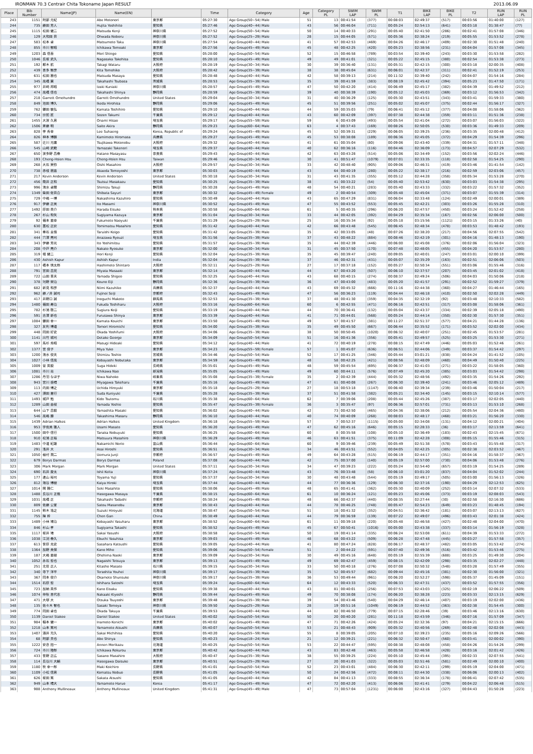IRONMAN 70.3 Centrair Chita Tokoname Japan RESULT 2013.06.09
| Place | Bib Number | Name(JP) | Name(EN) | | Time | Category | Age | Category PL | SWIM LAP | SWIM PL | T1 | BIKE LAP | BIKE PL | T2 | RUN LAP | RUN PL |
| --- | --- | --- | --- | --- | --- | --- | --- | --- | --- | --- | --- | --- | --- | --- | --- | --- |
| 243 | 1151 | 阿部 元紀 | Abe Motonori | 東京都 | 05:27:30 | Age Group(50~54) Male | 51 | 13 | 00:41:54 | (377) | 00:08:03 | 02:49:37 | (517) | 00:03:56 | 01:40:00 | (127) |
| 244 | 735 | 藤田 芳人 | Hujita Yoshihito | 愛知県 | 05:27:46 | Age Group(40~44) Male | 43 | 56 | 00:46:04 | (711) | 00:05:24 | 02:54:13 | (641) | 00:03:18 | 01:38:47 | (77) |
| 245 | 1115 | 松田 健二 | Matsuda Kenji | 神奈川県 | 05:27:52 | Age Group(50~54) Male | 50 | 14 | 00:40:33 | (291) | 00:05:40 | 02:41:50 | (286) | 00:02:41 | 01:57:08 | (346) |
| 246 | 129 | 大和田 昇 | Ohwada Noboru | 神奈川県 | 05:27:52 | Age Group(25~29) Male | 28 | 15 | 00:44:05 | (571) | 00:05:36 | 02:38:24 | (219) | 00:05:55 | 01:53:52 | (278) |
| 247 | 583 | 松本 卓 | Matsumoto Taku | 神奈川県 | 05:27:54 | Age Group(40~44) Male | 41 | 57 | 00:42:53 | (469) | 00:04:26 | 02:46:17 | (409) | 00:02:30 | 01:51:48 | (240) |
| 248 | 855 | 市川 智昭 | Ichikawa Tomoaki | 東京都 | 05:27:56 | Age Group(45~49) Male | 45 | 48 | 00:42:25 | (420) | 00:05:23 | 02:38:56 | (231) | 00:04:04 | 01:57:08 | (345) |
| 249 | 1203 | 森 信吾 | Mori Shingo | 愛知県 | 05:28:00 | Age Group(50~54) Male | 52 | 15 | 00:46:58 | (789) | 00:03:54 | 02:39:40 | (243) | 00:03:30 | 01:53:58 | (282) |
| 250 | 1046 | 長坂 武久 | Nagasaka Takehisa | 愛知県 | 05:28:10 | Age Group(45~49) Male | 49 | 49 | 00:41:01 | (321) | 00:05:22 | 02:45:15 | (380) | 00:02:54 | 01:53:38 | (273) |
| 251 | 192 | 都木 航 | Takagi Wataru | 大阪府 | 05:28:19 | Age Group(30~34) Male | 30 | 39 | 00:36:40 | (131) | 00:05:31 | 02:42:15 | (300) | 00:03:18 | 02:00:35 | (408) |
| 252 | 439 | 喜多 智彦 | Kita Tomohiko | 大阪府 | 05:28:42 | Age Group(35~39) Male | 38 | 38 | 00:45:04 | (631) | 00:06:01 | 02:42:37 | (311) | 00:02:41 | 01:52:19 | (253) |
| 253 | 631 | 松田 雅也 | Matsuda Masaya | 愛知県 | 05:28:48 | Age Group(40~44) Male | 42 | 58 | 00:39:13 | (214) | 00:11:32 | 02:39:40 | (242) | 00:04:07 | 01:54:16 | (284) |
| 254 | 345 | 高橋 翼 | Takahashi Tsubasa | 茨城県 | 05:28:53 | Age Group(35~39) Male | 35 | 39 | 00:41:59 | (383) | 00:08:19 | 02:45:42 | (394) | 00:05:23 | 01:47:50 | (171) |
| 255 | 977 | 井崎 邦昭 | Izaki Kuniaki | 神奈川県 | 05:28:57 | Age Group(45~49) Male | 47 | 50 | 00:42:20 | (414) | 00:06:49 | 02:45:17 | (382) | 00:04:39 | 01:49:52 | (212) |
| 256 | 474 | 高橋 信也 | Takahashi Shinya | 静岡県 | 05:28:59 | Age Group(35~39) Male | 39 | 40 | 00:38:39 | (190) | 00:05:12 | 02:45:03 | (369) | 00:03:12 | 01:56:53 | (342) |
| 257 | 218 | Garrett Omohundro | Garrett Omohundro | United States | 05:29:04 | Age Group(30~34) Male | 31 | 40 | 00:36:29 | (125) | 00:05:30 | 02:43:51 | (343) | 00:03:41 | 01:59:33 | (380) |
| 258 | 849 | 池田 博久 | Ikeda Hirohisa | 静岡県 | 05:29:06 | Age Group(45~49) Male | 45 | 51 | 00:39:56 | (251) | 00:05:02 | 02:45:07 | (375) | 00:02:44 | 01:56:17 | (327) |
| 259 | 762 | 鎌田 敏弘 | Kamata Toshihiro | 愛知県 | 05:29:10 | Age Group(40~44) Male | 44 | 59 | 00:35:03 | (79) | 00:06:41 | 02:45:12 | (377) | 00:04:08 | 01:58:06 | (362) |
| 260 | 734 | 宗前 匠 | Sozen Takumi | 千葉県 | 05:29:12 | Age Group(40~44) Male | 43 | 60 | 00:42:09 | (397) | 00:07:38 | 02:44:38 | (359) | 00:03:11 | 01:51:36 | (238) |
| 261 | 1455 | 大波 久男 | Onami Hisao | 埼玉県 | 05:29:17 | Age Group(55~59) Male | 59 | 6 | 00:43:09 | (493) | 00:05:54 | 02:41:04 | (272) | 00:03:07 | 01:56:03 | (322) |
| 262 | 1506 | 斉藤 明 | Saito Akira | 静岡県 | 05:29:23 | Age Group(60~64) Male | 63 | 4 | 00:37:43 | (169) | 00:08:26 | 02:50:05 | (530) | 00:03:36 | 01:49:33 | (209) |
| 263 | 828 | 李 秀幸 | Lee Suhaeng | Korea, Republic of | 05:29:24 | Age Group(45~49) Male | 45 | 52 | 00:39:31 | (229) | 00:06:05 | 02:39:25 | (236) | 00:03:35 | 02:00:48 | (412) |
| 264 | 826 | 神本 博勝 | Kamimoto Hiromasa | 兵庫県 | 05:29:27 | Age Group(45~49) Male | 45 | 53 | 00:38:08 | (189) | 00:06:36 | 02:45:05 | (372) | 00:04:29 | 01:54:39 | (296) |
| 265 | 587 | 辻川 元庸 | Tsujikawa Motonobu | 大阪府 | 05:29:32 | Age Group(40~44) Male | 41 | 61 | 00:35:04 | (80) | 00:09:06 | 02:43:40 | (339) | 00:04:31 | 01:57:11 | (348) |
| 266 | 545 | 山崎 武範 | Yamazaki Takenori | 埼玉県 | 05:29:37 | Age Group(40~44) Male | 40 | 62 | 00:36:16 | (116) | 00:04:46 | 02:36:09 | (173) | 00:04:57 | 02:07:29 | (532) |
| 267 | 650 | 波多野 昌泰 | Hatano Masayasu | 奈良県 | 05:29:43 | Age Group(40~44) Male | 42 | 63 | 00:43:28 | (514) | 00:05:06 | 02:34:49 | (152) | 00:03:56 | 02:02:24 | (446) |
| 268 | 193 | Cheng-Hsien Hsu | Cheng-Hsien Hsu | Taiwan | 05:29:46 | Age Group(30~34) Male | 30 | 41 | 00:51:47 | (1079) | 00:07:01 | 02:33:35 | (118) | 00:02:58 | 01:54:25 | (290) |
| 269 | 268 | 大石 賢弥 | Oishi Masahiro | 大阪府 | 05:29:57 | Age Group(30~34) Male | 33 | 42 | 00:48:40 | (905) | 00:09:06 | 02:46:31 | (419) | 00:03:46 | 01:41:54 | (142) |
| 270 | 738 | 赤枝 朋嘉 | Akaeda Tomoyoshi | 東京都 | 05:30:03 | Age Group(40~44) Male | 43 | 64 | 00:40:19 | (280) | 00:05:22 | 02:38:17 | (216) | 00:02:59 | 02:03:06 | (457) |
| 271 | 217 | Kevin Anderson | Kevin Anderson | United States | 05:30:18 | Age Group(30~34) Male | 31 | 43 | 00:41:35 | (355) | 00:05:12 | 02:44:28 | (358) | 00:05:34 | 01:53:28 | (270) |
| 272 | 456 | 筒井 正和 | Tsutsui Masakazu | 愛知県 | 05:30:25 | Age Group(35~39) Male | 38 | 41 | 00:33:22 | (54) | 00:05:40 | 02:53:42 | (630) | 00:03:03 | 01:54:38 | (295) |
| 273 | 996 | 清水 卓爾 | Shimizu Takuji | 静岡県 | 05:30:28 | Age Group(45~49) Male | 48 | 54 | 00:40:21 | (283) | 00:05:40 | 02:43:33 | (332) | 00:03:22 | 01:57:32 | (352) |
| 274 | 1349 | 柴田 佐百合 | Shibata Sayuri | 東京都 | 05:30:32 | Age Group(45~49) Female | 49 | 2 | 00:40:54 | (309) | 00:05:48 | 02:45:04 | (371) | 00:03:07 | 01:55:39 | (314) |
| 275 | 729 | 中嶋 一博 | Nakashima Kazuhiro | 愛知県 | 05:30:49 | Age Group(40~44) Male | 43 | 65 | 00:47:29 | (831) | 00:06:04 | 02:33:48 | (124) | 00:02:49 | 02:00:01 | (389) |
| 276 | 917 | 伊藤 正美 | Ito Masami | 神奈川県 | 05:30:52 | Age Group(45~49) Male | 47 | 55 | 00:43:52 | (553) | 00:05:45 | 02:42:21 | (303) | 00:03:26 | 01:55:28 | (310) |
| 277 | 1492 | 原田 英介 | Harada Eisuke | 熊本県 | 05:30:58 | Age Group(60~64) Male | 61 | 5 | 00:40:35 | (296) | 00:06:20 | 02:47:57 | (450) | 00:03:24 | 01:52:42 | (258) |
| 278 | 267 | 杉山 和矢 | Sugiyama Kazuya | 東京都 | 05:31:04 | Age Group(30~34) Male | 33 | 44 | 00:42:05 | (392) | 00:04:29 | 02:35:34 | (167) | 00:02:56 | 02:06:00 | (500) |
| 279 | 92 | 福本 直幸 | Fukumoto Naoyuki | 千葉県 | 05:31:29 | Age Group(25~29) Male | 25 | 16 | 00:35:34 | (92) | 00:05:18 | 03:15:56 | (1121) | 00:03:15 | 01:33:26 | (40) |
| 280 | 630 | 冨松 正宏 | Tomimatsu Masahiro | 愛知県 | 05:31:42 | Age Group(40~44) Male | 42 | 66 | 00:43:48 | (545) | 00:06:45 | 02:48:34 | (478) | 00:03:53 | 01:48:42 | (193) |
| 281 | 341 | 垂石 圭悟 | Taruishi Keigo | 愛知県 | 05:31:42 | Age Group(35~39) Male | 35 | 42 | 00:33:05 | (48) | 00:07:26 | 02:38:20 | (217) | 00:04:56 | 02:07:55 | (542) |
| 282 | 444 | 穴澤 亮司 | Anazawa Ryouzi | 埼玉県 | 05:31:56 | Age Group(35~39) Male | 37 | 43 | 00:48:22 | (884) | 00:08:46 | 02:42:19 | (301) | 00:04:16 | 01:48:13 | (190) |
| 283 | 343 | 伊藤 芳光 | Ito Yoshimitsu | 愛知県 | 05:31:57 | Age Group(35~39) Male | 35 | 44 | 00:42:39 | (446) | 00:06:00 | 02:45:08 | (376) | 00:02:06 | 01:56:04 | (323) |
| 284 | 208 | 中戸 亮介 | Nakato Ryosuke | 東京都 | 05:32:00 | Age Group(30~34) Male | 31 | 45 | 00:37:50 | (170) | 00:07:48 | 02:48:05 | (455) | 00:04:20 | 01:53:57 | (280) |
| 285 | 319 | 堀 健二 | Hori Kenji | 愛知県 | 05:32:04 | Age Group(35~39) Male | 35 | 45 | 00:39:47 | (240) | 00:09:05 | 02:40:01 | (247) | 00:03:01 | 02:00:10 | (399) |
| 286 | 430 | Ashish Kapur | Ashish Kapur | India | 05:32:04 | Age Group(35~39) Male | 37 | 46 | 00:42:31 | (431) | 00:05:07 | 02:35:29 | (163) | 00:02:51 | 02:06:06 | (503) |
| 287 | 117 | 橋本 慎太郎 | Hashimoto Shintaro | 大阪府 | 05:32:11 | Age Group(25~29) Male | 27 | 17 | 00:37:18 | (152) | 00:05:27 | 02:50:34 | (551) | 00:03:06 | 01:55:46 | (316) |
| 288 | 791 | 宮田 昌晃 | Miyata Masaaki | 東京都 | 05:32:14 | Age Group(40~44) Male | 44 | 67 | 00:43:20 | (507) | 00:06:10 | 02:37:57 | (207) | 00:03:45 | 02:01:02 | (418) |
| 289 | 722 | 山田 重夫 | Yamada Shigeo | 愛知県 | 05:32:25 | Age Group(40~44) Male | 43 | 68 | 00:40:15 | (274) | 00:08:37 | 02:49:24 | (506) | 00:04:03 | 01:50:06 | (218) |
| 290 | 378 | 河野 栄治 | Kouno Eiji | 静岡県 | 05:32:36 | Age Group(35~39) Male | 36 | 47 | 00:43:00 | (483) | 00:05:20 | 02:41:57 | (291) | 00:02:52 | 01:59:27 | (379) |
| 291 | 682 | 新見 和彦 | Niimi Kazuhiko | 兵庫県 | 05:32:37 | Age Group(40~44) Male | 43 | 69 | 00:45:32 | (666) | 00:11:16 | 02:44:38 | (360) | 00:04:27 | 01:46:44 | (165) |
| 292 | 962 | 藤ノ井 誠司 | Fujinoi Seiji | 京都府 | 05:32:43 | Age Group(45~49) Male | 47 | 56 | 00:36:23 | (119) | 00:04:44 | 02:46:18 | (410) | 00:02:50 | 02:02:28 | (449) |
| 293 | 417 | 井野口 誠 | Inoguchi Makoto | 群馬県 | 05:32:53 | Age Group(35~39) Male | 37 | 48 | 00:41:30 | (359) | 00:04:35 | 02:32:19 | (92) | 00:03:48 | 02:10:33 | (582) |
| 294 | 1480 | 福田 寿治 | Fukuda Toshiharu | 大阪府 | 05:33:16 | Age Group(60~64) Male | 60 | 6 | 00:42:55 | (471) | 00:06:16 | 02:42:51 | (317) | 00:03:08 | 01:58:06 | (361) |
| 295 | 782 | 杉浦 啓二 | Sugiura Keiji | 愛知県 | 05:33:19 | Age Group(40~44) Male | 44 | 70 | 00:36:41 | (132) | 00:05:04 | 02:43:37 | (334) | 00:02:39 | 02:05:18 | (490) |
| 296 | 591 | 古澤 新也 | Furusawa Shinya | 東京都 | 05:33:39 | Age Group(40~44) Male | 41 | 71 | 00:44:01 | (568) | 00:05:24 | 02:44:14 | (350) | 00:02:30 | 01:57:30 | (351) |
| 297 | 1084 | 鎌田 幸一 | Kamata Kouichi | 東京都 | 05:33:50 | Age Group(45~49) Male | 49 | 57 | 00:41:57 | (381) | 00:11:27 | 02:51:37 | (577) | 00:04:21 | 01:44:28 | (136) |
| 298 | 327 | 友利 博道 | Tomori Hiromichi | 愛知県 | 05:34:00 | Age Group(35~39) Male | 35 | 49 | 00:45:50 | (667) | 00:06:44 | 02:35:52 | (171) | 00:03:52 | 02:02:00 | (434) |
| 299 | 448 | 岡田 好史 | Okada Yoshifumi | 大阪府 | 05:34:06 | Age Group(35~39) Male | 38 | 50 | 00:50:45 | (1020) | 00:06:32 | 02:40:07 | (251) | 00:02:45 | 01:53:57 | (281) |
| 300 | 1141 | 出竹 城司 | Detake George | 東京都 | 05:34:09 | Age Group(50~54) Male | 51 | 16 | 00:41:36 | (356) | 00:05:41 | 02:49:57 | (525) | 00:03:25 | 01:53:30 | (271) |
| 301 | 597 | 馬杉 秀昭 | Masugi Hideaki | 愛知県 | 05:34:12 | Age Group(40~44) Male | 41 | 72 | 00:40:19 | (278) | 00:08:15 | 02:47:49 | (446) | 00:05:03 | 01:52:46 | (261) |
| 302 | 1377 | 宮 俊子 | Miya Yuko | 東京都 | 05:34:23 | Age Group(55~59) Female | 57 | 1 | 00:45:07 | (636) | 00:06:51 | 02:44:06 | (349) | 00:03:37 | 01:54:42 | (297) |
| 303 | 1200 | 清水 俊夫 | Shimizu Toshio | 宮城県 | 05:34:46 | Age Group(50~54) Male | 52 | 17 | 00:41:25 | (346) | 00:05:44 | 03:01:21 | (838) | 00:04:24 | 01:41:52 | (105) |
| 304 | 1027 | 小林 信高 | Kobayashi Nobutaka | 東京都 | 05:34:59 | Age Group(45~49) Male | 48 | 58 | 00:42:25 | (421) | 00:08:56 | 02:48:09 | (460) | 00:04:49 | 01:50:40 | (225) |
| 305 | 1009 | 菅 英毅 | Suga Hideki | 長崎県 | 05:35:01 | Age Group(45~49) Male | 48 | 59 | 00:45:54 | (695) | 00:06:37 | 02:41:03 | (271) | 00:03:22 | 01:58:05 | (360) |
| 306 | 1081 | 市川 尚 | Ichikawa Nao | 新潟県 | 05:35:05 | Age Group(45~49) Male | 49 | 60 | 00:44:11 | (576) | 00:07:49 | 02:45:20 | (385) | 00:03:03 | 01:54:42 | (298) |
| 307 | 1286 | 丹羽 なほ子 | Niwa Nahoko | 岐阜県 | 05:35:08 | Age Group(35~39) Female | 35 | 2 | 00:42:39 | (444) | 00:05:32 | 02:48:56 | (492) | 00:03:35 | 01:54:26 | (292) |
| 308 | 943 | 宮川 岳晴 | Miyagawa Takeharu | 千葉県 | 05:35:16 | Age Group(45~49) Male | 47 | 61 | 00:40:08 | (267) | 00:06:30 | 02:39:40 | (241) | 00:03:46 | 02:05:12 | (489) |
| 309 | 113 | 内田 博之 | Uchida Hiroyuki | 東京都 | 05:35:18 | Age Group(25~29) Male | 27 | 18 | 00:53:18 | (1147) | 00:06:40 | 02:39:34 | (239) | 00:03:46 | 01:50:04 | (217) |
| 310 | 427 | 須田 憲行 | Suda Kuniyuki | 千葉県 | 05:35:28 | Age Group(35~39) Male | 37 | 51 | 00:41:58 | (382) | 00:05:21 | 02:34:40 | (145) | 00:03:15 | 02:10:14 | (577) |
| 311 | 1493 | 城戸 勉 | Kido Tsutomu | 石川県 | 05:35:38 | Age Group(60~64) Male | 62 | 7 | 00:39:06 | (208) | 00:05:44 | 02:45:26 | (387) | 00:03:17 | 02:02:05 | (440) |
| 312 | 1289 | 山田 由枝 | Yamada Yoshie | 愛知県 | 05:35:47 | Age Group(35~39) Female | 36 | 3 | 00:35:47 | (97) | 00:06:36 | 02:57:01 | (731) | 00:03:13 | 01:53:10 | (268) |
| 313 | 644 | 山下 昌毅 | Yamashita Masaki | 愛知県 | 05:36:02 | Age Group(40~44) Male | 42 | 73 | 00:42:50 | (465) | 00:04:36 | 02:38:06 | (212) | 00:05:54 | 02:04:36 | (480) |
| 314 | 546 | 高嶋 勝 | Takashima Masaru | 静岡県 | 05:36:10 | Age Group(40~44) Male | 40 | 74 | 00:40:09 | (268) | 00:08:03 | 02:48:17 | (468) | 00:03:21 | 01:56:20 | (330) |
| 315 | 1439 | Adrian Halkes | Adrian Halkes | United Kingdom | 05:36:18 | Age Group(55~59) Male | 57 | 7 | 00:52:37 | (1115) | 00:05:00 | 02:34:08 | (131) | 00:04:12 | 02:00:21 | (404) |
| 316 | 953 | 宇佐美 雅人 | Usami Masato | 愛知県 | 05:36:20 | Age Group(45~49) Male | 47 | 62 | 00:45:16 | (646) | 00:05:15 | 02:28:33 | (36) | 00:03:17 | 02:13:59 | (641) |
| 317 | 1500 | 田中 信行 | Tanaka Nobuyuki | 愛知県 | 05:36:25 | Age Group(60~64) Male | 60 | 8 | 00:35:58 | (108) | 00:05:10 | 02:36:49 | (183) | 00:02:43 | 02:15:45 | (671) |
| 318 | 910 | 松浦 正裕 | Matsuura Masahiro | 神奈川県 | 05:36:29 | Age Group(45~49) Male | 46 | 63 | 00:41:51 | (375) | 00:11:09 | 02:42:28 | (308) | 00:05:15 | 01:55:46 | (315) |
| 319 | 1483 | 中道 紀雄 | Nakamichi Norio | 富山県 | 05:36:44 | Age Group(60~64) Male | 60 | 9 | 00:39:46 | (239) | 00:05:49 | 02:51:38 | (578) | 00:03:43 | 01:55:48 | (317) |
| 320 | 291 | 浅井 大 | Asai Hiroshi | 愛知県 | 05:36:51 | Age Group(30~34) Male | 34 | 46 | 00:43:51 | (552) | 00:04:05 | 02:42:25 | (305) | 00:02:38 | 02:03:52 | (467) |
| 321 | 1050 | 植村 潤二 | Uemura Junji | 京都府 | 05:36:57 | Age Group(45~49) Male | 49 | 64 | 00:43:28 | (515) | 00:06:19 | 02:44:17 | (351) | 00:04:16 | 01:58:37 | (367) |
| 322 | 679 | Borys Darmas | Borys Darmas | Poland | 05:37:08 | Age Group(40~44) Male | 42 | 75 | 00:37:00 | (140) | 00:05:19 | 02:57:00 | (730) | 00:04:06 | 01:53:48 | (276) |
| 323 | 306 | Mark Morgan | Mark Morgan | United States | 05:37:11 | Age Group(30~34) Male | 34 | 47 | 00:39:23 | (222) | 00:05:24 | 02:54:40 | (657) | 00:03:19 | 01:54:25 | (289) |
| 324 | 690 | 石井 慶太 | Ishii Keita | 神奈川県 | 05:37:24 | Age Group(40~44) Male | 43 | 76 | 00:33:48 | (58) | 00:06:10 | 03:01:20 | (837) | 00:04:04 | 01:52:02 | (244) |
| 325 | 177 | 遠山 裕司 | Toyama Yuji | 愛知県 | 05:37:37 | Age Group(30~34) Male | 30 | 48 | 00:43:48 | (544) | 00:05:19 | 02:49:17 | (505) | 00:03:00 | 01:56:13 | (326) |
| 326 | 812 | 海谷 博樹 | Kaiya Hiroki | 埼玉県 | 05:37:44 | Age Group(40~44) Male | 44 | 77 | 00:36:36 | (129) | 00:06:30 | 02:37:16 | (190) | 00:04:29 | 02:12:53 | (625) |
| 327 | 1014 | 関 雅仁 | Seki Masahito | 愛知県 | 05:38:06 | Age Group(45~49) Male | 48 | 65 | 00:41:41 | (362) | 00:05:30 | 02:40:09 | (252) | 00:03:14 | 02:07:32 | (533) |
| 328 | 1488 | 長谷川 正哉 | Hasegawa Masaya | 千葉県 | 05:38:15 | Age Group(60~64) Male | 61 | 10 | 00:36:24 | (121) | 00:05:23 | 02:45:06 | (373) | 00:03:19 | 02:08:03 | (543) |
| 329 | 1031 | 高橋 正 | Takahashi Tadashi | 京都府 | 05:38:24 | Age Group(45~49) Male | 48 | 66 | 00:42:37 | (440) | 00:08:35 | 02:27:44 | (30) | 00:02:58 | 02:16:30 | (686) |
| 330 | 809 | 佐藤 公宣 | Satou Masanobu | 東京都 | 05:38:43 | Age Group(40~44) Male | 44 | 78 | 00:46:25 | (748) | 00:05:47 | 02:54:23 | (649) | 00:03:23 | 01:48:45 | (194) |
| 331 | 1145 | 鈴木 浩之 | Suzuki Hiroyuki | 北海道 | 05:38:47 | Age Group(50~54) Male | 51 | 18 | 00:41:32 | (352) | 00:04:51 | 02:36:42 | (181) | 00:03:07 | 02:13:13 | (627) |
| 332 | 755 | 陳 幹 | Chen Gan | China | 05:38:49 | Age Group(40~44) Male | 44 | 79 | 00:36:59 | (139) | 00:07:22 | 02:49:07 | (496) | 00:03:43 | 02:01:38 | (424) |
| 333 | 1489 | 小林 靖治 | Kobayashi Yasuharu | 東京都 | 05:38:52 | Age Group(60~64) Male | 61 | 11 | 00:39:18 | (220) | 00:05:48 | 02:46:58 | (427) | 00:02:48 | 02:04:00 | (470) |
| 334 | 846 | 杉山 孝 | Sugiyama Takashi | 愛知県 | 05:38:52 | Age Group(45~49) Male | 45 | 67 | 00:50:41 | (1016) | 00:05:00 | 02:43:38 | (337) | 00:03:14 | 01:56:19 | (328) |
| 335 | 1117 | 坂井 靖 | Sakai Yasushi | 大阪府 | 05:38:58 | Age Group(50~54) Male | 50 | 19 | 00:41:14 | (335) | 00:06:24 | 02:53:08 | (611) | 00:04:39 | 01:53:33 | (272) |
| 336 | 1038 | 江渕 泰久 | Ebuchi Yasuhisa | 東京都 | 05:39:03 | Age Group(45~49) Male | 48 | 68 | 00:43:22 | (509) | 00:06:28 | 02:47:48 | (445) | 00:03:27 | 01:57:58 | (357) |
| 337 | 613 | 笹原 克史 | Sasahara Katsushi | 愛知県 | 05:39:05 | Age Group(40~44) Male | 41 | 80 | 00:47:24 | (828) | 00:06:17 | 02:48:37 | (482) | 00:03:05 | 01:53:42 | (274) |
| 338 | 1364 | 加野 美保 | Kano Miho | 愛知県 | 05:39:06 | Age Group(50~54) Female | 51 | 2 | 00:44:22 | (591) | 00:07:40 | 02:49:36 | (516) | 00:03:42 | 01:53:46 | (275) |
| 339 | 187 | 大嶋 直樹 | Ohshima Naoki | 東京都 | 05:39:09 | Age Group(30~34) Male | 30 | 49 | 00:45:16 | (648) | 00:05:19 | 02:55:39 | (688) | 00:03:25 | 01:49:30 | (204) |
| 340 | 1052 | 永石 哲也 | Nagaishi Tetsuya | 東京都 | 05:39:13 | Age Group(45~49) Male | 49 | 69 | 00:42:47 | (459) | 00:08:15 | 02:42:09 | (298) | 00:03:35 | 02:02:27 | (448) |
| 341 | 251 | 北荘 正人 | Kitasho Masato | 石川県 | 05:39:15 | Age Group(30~34) Male | 33 | 50 | 00:40:18 | (276) | 00:07:08 | 02:50:32 | (548) | 00:03:28 | 01:57:49 | (355) |
| 342 | 340 | 寺下 洋平 | Terashita Youhei | 神奈川県 | 05:39:17 | Age Group(35~39) Male | 35 | 52 | 00:45:57 | (682) | 00:09:44 | 02:45:16 | (381) | 00:02:30 | 01:56:00 | (321) |
| 343 | 367 | 岡本 俊介 | Okamoto Shunsuke | 神奈川県 | 05:39:17 | Age Group(35~39) Male | 36 | 53 | 00:49:44 | (961) | 00:06:20 | 02:52:27 | (598) | 00:05:37 | 01:45:09 | (151) |
| 344 | 1514 | 石原 哲 | Ishihara Satoshi | 埼玉県 | 05:39:24 | Age Group(60~64) Male | 64 | 12 | 00:43:33 | (520) | 00:06:33 | 02:47:31 | (437) | 00:03:52 | 01:57:55 | (356) |
| 345 | 723 | 加納 英作 | Kano Eisaku | 愛知県 | 05:39:38 | Age Group(40~44) Male | 43 | 81 | 00:40:01 | (256) | 00:07:53 | 02:43:03 | (325) | 00:02:19 | 02:06:22 | (509) |
| 346 | 1074 | 仲秋 喜代志 | Nakaaki Kiyoshi | 静岡県 | 05:39:44 | Age Group(45~49) Male | 49 | 70 | 00:38:08 | (174) | 00:06:20 | 02:38:28 | (223) | 00:03:33 | 02:13:15 | (629) |
| 347 | 471 | 大塚 大 | Otsuka Tsuyoshi | 東京都 | 05:39:48 | Age Group(35~39) Male | 39 | 54 | 00:43:46 | (540) | 00:04:29 | 02:46:14 | (407) | 00:03:19 | 02:02:00 | (436) |
| 348 | 135 | 佐々木 智也 | Sasaki Tomoya | 神奈川県 | 05:39:50 | Age Group(25~29) Male | 28 | 19 | 00:51:16 | (1049) | 00:06:19 | 02:44:52 | (363) | 00:02:38 | 01:54:45 | (300) |
| 349 | 774 | 岡田 卓也 | Okada Takuya | 千葉県 | 05:39:53 | Age Group(40~44) Male | 44 | 82 | 00:46:50 | (779) | 00:07:15 | 02:28:46 | (39) | 00:03:46 | 02:13:16 | (630) |
| 350 | 1139 | Daniel Stakoe | Daniel Stakoe | United States | 05:40:02 | Age Group(50~54) Male | 50 | 20 | 00:40:20 | (281) | 00:11:18 | 02:43:59 | (346) | 00:07:16 | 01:57:09 | (347) |
| 351 | 984 | 稲本 健一 | Inamoto Kenichi | 東京都 | 05:40:02 | Age Group(45~49) Male | 47 | 71 | 00:42:26 | (424) | 00:05:24 | 02:32:36 | (97) | 00:04:21 | 02:15:15 | (666) |
| 352 | 1218 | 山本 篤司 | Yamamoto Atsushi | 兵庫県 | 05:40:07 | Age Group(50~54) Male | 53 | 21 | 00:48:43 | (909) | 00:05:32 | 02:40:56 | (269) | 00:02:48 | 02:02:08 | (443) |
| 353 | 1407 | 酒井 充久 | Sakai Michihisa | 愛知県 | 05:40:20 | Age Group(55~59) Male | 55 | 8 | 00:39:05 | (205) | 00:07:10 | 02:39:23 | (235) | 00:05:16 | 02:09:26 | (566) |
| 354 | 68 | 阿部 真也 | Abe Shinya | 愛知県 | 05:40:23 | Age Group(18~24) Male | 21 | 12 | 00:39:21 | (221) | 00:06:32 | 02:50:47 | (560) | 00:03:41 | 02:00:02 | (390) |
| 355 | 1222 | 安念 抱一 | Annen Morikazu | 北海道 | 05:40:25 | Age Group(50~54) Male | 53 | 22 | 00:44:47 | (595) | 00:08:38 | 02:48:08 | (458) | 00:04:26 | 01:54:26 | (299) |
| 356 | 724 | 市川 陸郎 | Ichikawa Rokurou | 東京都 | 05:40:42 | Age Group(40~44) Male | 43 | 83 | 00:42:48 | (463) | 00:05:58 | 02:46:58 | (428) | 00:03:16 | 02:01:42 | (426) |
| 357 | 433 | 笹野 正広 | Sasano Masahiro | 大阪府 | 05:40:47 | Age Group(35~39) Male | 38 | 55 | 00:39:25 | (224) | 00:05:10 | 02:45:44 | (395) | 00:02:33 | 02:07:55 | (541) |
| 358 | 114 | 長谷川 大輔 | Hasegawa Daisuke | 東京都 | 05:40:51 | Age Group(25~29) Male | 27 | 20 | 00:41:03 | (322) | 00:05:03 | 02:51:46 | (581) | 00:02:49 | 02:00:10 | (400) |
| 359 | 1180 | 牧 幸一郎 | Maki Koichiro | 長野県 | 05:41:01 | Age Group(50~54) Male | 52 | 23 | 00:43:01 | (484) | 00:06:30 | 02:42:11 | (299) | 00:05:19 | 02:04:00 | (471) |
| 360 | 1109 | 小松 信男 | Komatsu Nobuo | 長野県 | 05:41:05 | Age Group(50~54) Male | 50 | 24 | 00:42:56 | (472) | 00:08:11 | 02:44:30 | (338) | 00:06:06 | 02:00:13 | (402) |
| 361 | 626 | 坂田 篤 | Sakata Atsushi | 愛知県 | 05:41:05 | Age Group(40~44) Male | 42 | 84 | 00:41:13 | (333) | 00:08:55 | 02:36:34 | (178) | 00:06:41 | 02:07:42 | (535) |
| 362 | 949 | 山本 晴大 | Yamamoto Haruo | Korea | 05:41:17 | Age Group(45~49) Male | 47 | 72 | 00:42:20 | (413) | 00:06:06 | 02:41:41 | (279) | 00:04:22 | 02:06:48 | (515) |
| 363 | 988 | Anthony Mullineaux | Anthony Mullineaux | United Kingdom | 05:41:31 | Age Group(45~49) Male | 47 | 73 | 00:57:04 | (1231) | 00:06:00 | 02:43:16 | (327) | 00:04:43 | 01:50:28 | (223) |